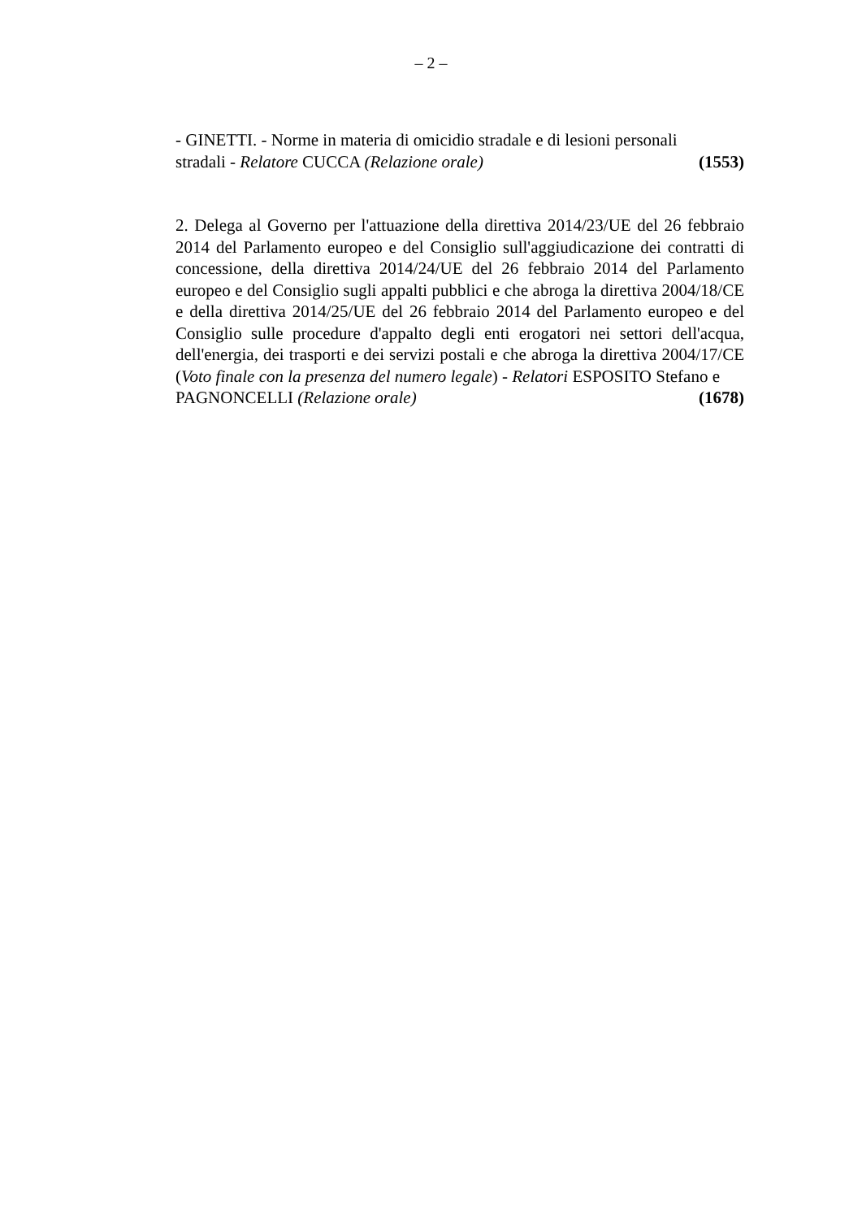– 2 –
- GINETTI. - Norme in materia di omicidio stradale e di lesioni personali
stradali - Relatore CUCCA (Relazione orale) (1553)
2. Delega al Governo per l'attuazione della direttiva 2014/23/UE del 26 febbraio 2014 del Parlamento europeo e del Consiglio sull'aggiudicazione dei contratti di concessione, della direttiva 2014/24/UE del 26 febbraio 2014 del Parlamento europeo e del Consiglio sugli appalti pubblici e che abroga la direttiva 2004/18/CE e della direttiva 2014/25/UE del 26 febbraio 2014 del Parlamento europeo e del Consiglio sulle procedure d'appalto degli enti erogatori nei settori dell'acqua, dell'energia, dei trasporti e dei servizi postali e che abroga la direttiva 2004/17/CE (Voto finale con la presenza del numero legale) - Relatori ESPOSITO Stefano e
PAGNONCELLI (Relazione orale) (1678)